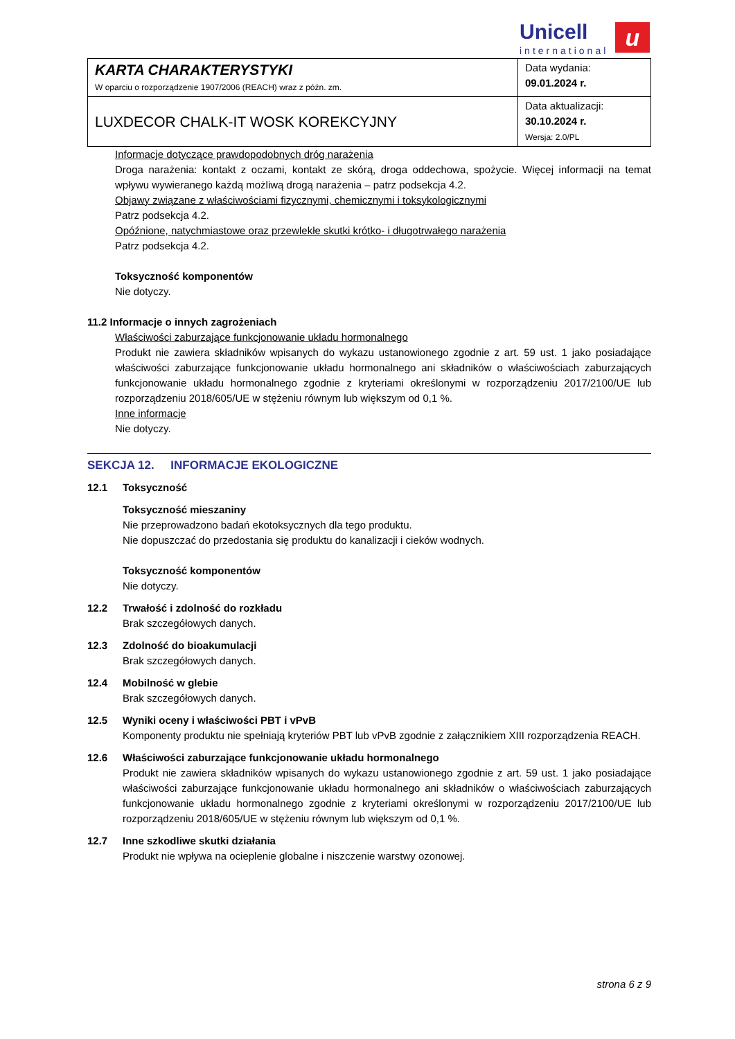Unicell
international
u
| KARTA CHARAKTERYSTYKI W oparciu o rozporządzenie 1907/2006 (REACH) wraz z późn. zm. | Data wydania: 09.01.2024 r. |
| LUXDECOR CHALK-IT WOSK KOREKCYJNY | Data aktualizacji: 30.10.2024 r. Wersja: 2.0/PL |
Informacje dotyczące prawdopodobnych dróg narażenia
Droga narażenia: kontakt z oczami, kontakt ze skórą, droga oddechowa, spożycie. Więcej informacji na temat wpływu wywieranego każdą możliwą drogą narażenia – patrz podsekcja 4.2.
Objawy związane z właściwościami fizycznymi, chemicznymi i toksykologicznymi
Patrz podsekcja 4.2.
Opóźnione, natychmiastowe oraz przewlekłe skutki krótko- i długotrwałego narażenia
Patrz podsekcja 4.2.
Toksyczność komponentów
Nie dotyczy.
11.2 Informacje o innych zagrożeniach
Właściwości zaburzające funkcjonowanie układu hormonalnego
Produkt nie zawiera składników wpisanych do wykazu ustanowionego zgodnie z art. 59 ust. 1 jako posiadające właściwości zaburzające funkcjonowanie układu hormonalnego ani składników o właściwościach zaburzających funkcjonowanie układu hormonalnego zgodnie z kryteriami określonymi w rozporządzeniu 2017/2100/UE lub rozporządzeniu 2018/605/UE w stężeniu równym lub większym od 0,1 %.
Inne informacje
Nie dotyczy.
SEKCJA 12. INFORMACJE EKOLOGICZNE
12.1 Toksyczność
Toksyczność mieszaniny
Nie przeprowadzono badań ekotoksycznych dla tego produktu.
Nie dopuszczać do przedostania się produktu do kanalizacji i cieków wodnych.
Toksyczność komponentów
Nie dotyczy.
12.2 Trwałość i zdolność do rozkładu
Brak szczegółowych danych.
12.3 Zdolność do bioakumulacji
Brak szczegółowych danych.
12.4 Mobilność w glebie
Brak szczegółowych danych.
12.5 Wyniki oceny i właściwości PBT i vPvB
Komponenty produktu nie spełniają kryteriów PBT lub vPvB zgodnie z załącznikiem XIII rozporządzenia REACH.
12.6 Właściwości zaburzające funkcjonowanie układu hormonalnego
Produkt nie zawiera składników wpisanych do wykazu ustanowionego zgodnie z art. 59 ust. 1 jako posiadające właściwości zaburzające funkcjonowanie układu hormonalnego ani składników o właściwościach zaburzających funkcjonowanie układu hormonalnego zgodnie z kryteriami określonymi w rozporządzeniu 2017/2100/UE lub rozporządzeniu 2018/605/UE w stężeniu równym lub większym od 0,1 %.
12.7 Inne szkodliwe skutki działania
Produkt nie wpływa na ocieplenie globalne i niszczenie warstwy ozonowej.
strona 6 z 9